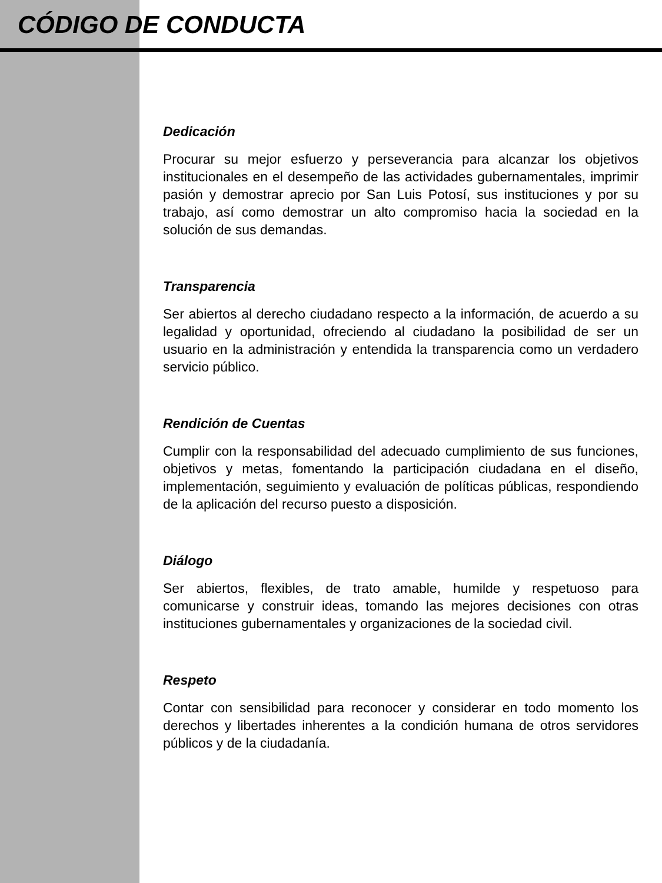CÓDIGO DE CONDUCTA
Dedicación
Procurar su mejor esfuerzo y perseverancia para alcanzar los objetivos institucionales en el desempeño de las actividades gubernamentales, imprimir pasión y demostrar aprecio por San Luis Potosí, sus instituciones y por su trabajo, así como demostrar un alto compromiso hacia la sociedad en la solución de sus demandas.
Transparencia
Ser abiertos al derecho ciudadano respecto a la información, de acuerdo a su legalidad y oportunidad, ofreciendo al ciudadano la posibilidad de ser un usuario en la administración y entendida la transparencia como un verdadero servicio público.
Rendición de Cuentas
Cumplir con la responsabilidad del adecuado cumplimiento de sus funciones, objetivos y metas, fomentando la participación ciudadana en el diseño, implementación, seguimiento y evaluación de políticas públicas, respondiendo de la aplicación del recurso puesto a disposición.
Diálogo
Ser abiertos, flexibles, de trato amable, humilde y respetuoso para comunicarse y construir ideas, tomando las mejores decisiones con otras instituciones gubernamentales y organizaciones de la sociedad civil.
Respeto
Contar con sensibilidad para reconocer y considerar en todo momento los derechos y libertades inherentes a la condición humana de otros servidores públicos y de la ciudadanía.